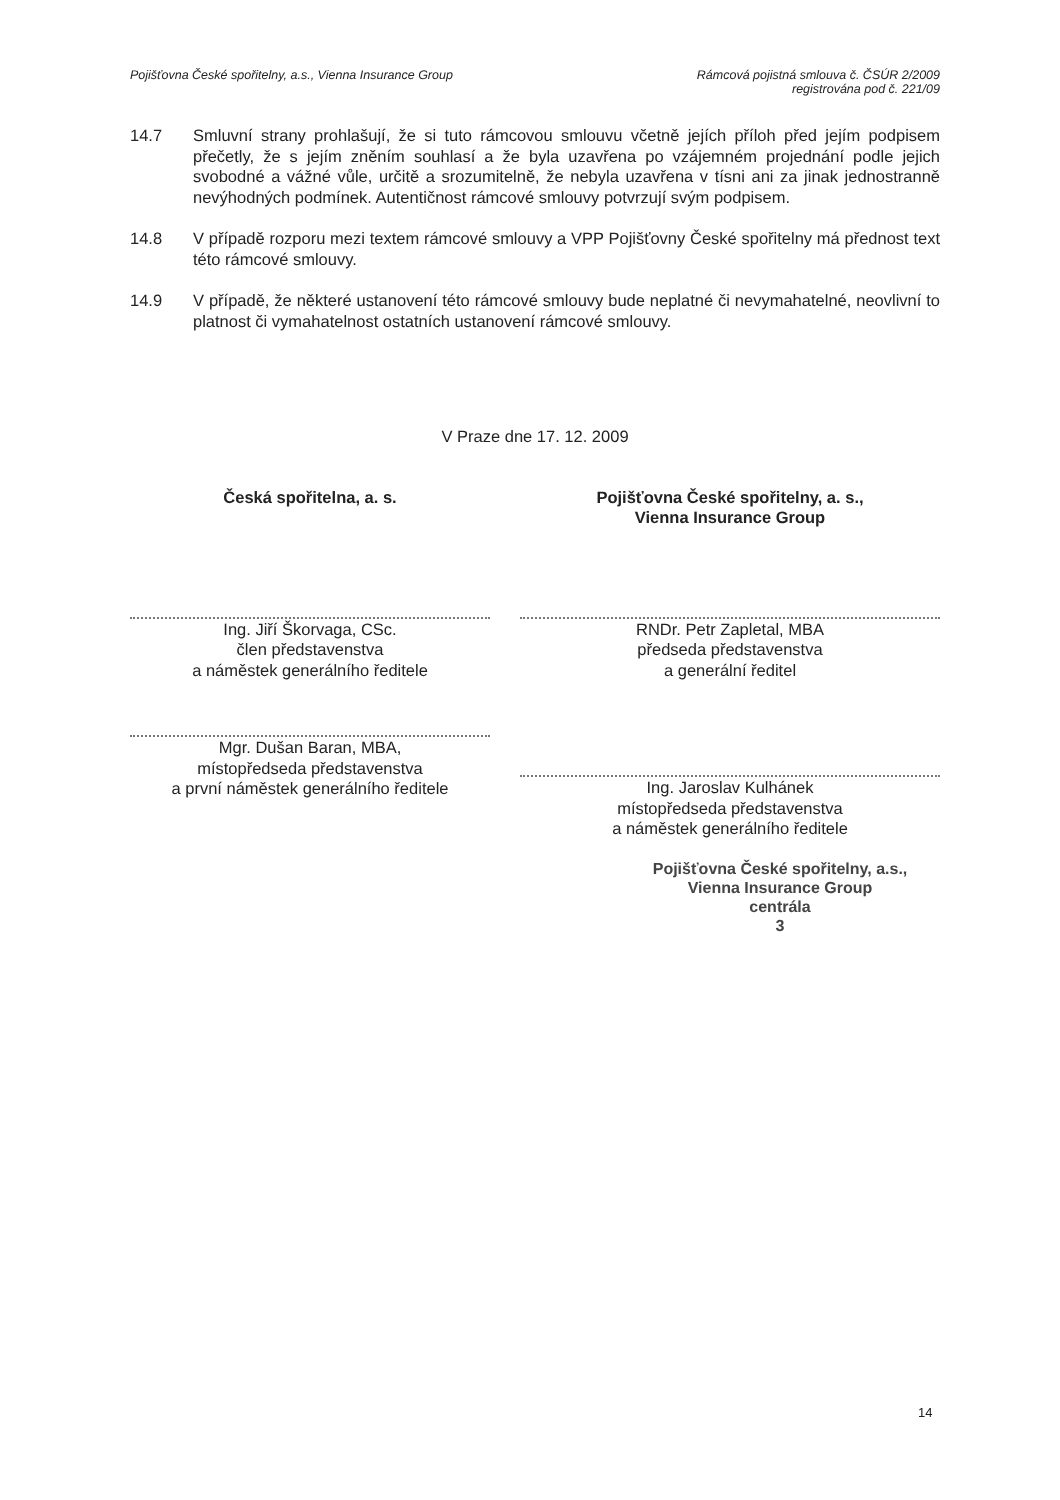Pojišťovna České spořitelny, a.s., Vienna Insurance Group
Rámcová pojistná smlouva č. ČSÚR 2/2009
registrována pod č. 221/09
14.7 Smluvní strany prohlašují, že si tuto rámcovou smlouvu včetně jejích příloh před jejím podpisem přečetly, že s jejím zněním souhlasí a že byla uzavřena po vzájemném projednání podle jejich svobodné a vážné vůle, určitě a srozumitelně, že nebyla uzavřena v tísni ani za jinak jednostranně nevýhodných podmínek. Autentičnost rámcové smlouvy potvrzují svým podpisem.
14.8 V případě rozporu mezi textem rámcové smlouvy a VPP Pojišťovny České spořitelny má přednost text této rámcové smlouvy.
14.9 V případě, že některé ustanovení této rámcové smlouvy bude neplatné či nevymahatelné, neovlivní to platnost či vymahatelnost ostatních ustanovení rámcové smlouvy.
V Praze dne 17. 12. 2009
Česká spořitelna, a. s.
Ing. Jiří Škorvaga, CSc.
člen představenstva
a náměstek generálního ředitele
Mgr. Dušan Baran, MBA,
místopředseda představenstva
a první náměstek generálního ředitele
Pojišťovna České spořitelny, a. s.,
Vienna Insurance Group
RNDr. Petr Zapletal, MBA
předseda představenstva
a generální ředitel
Ing. Jaroslav Kulhánek
místopředseda představenstva
a náměstek generálního ředitele
Pojišťovna České spořitelny, a.s.,
Vienna Insurance Group
centrála
3
14